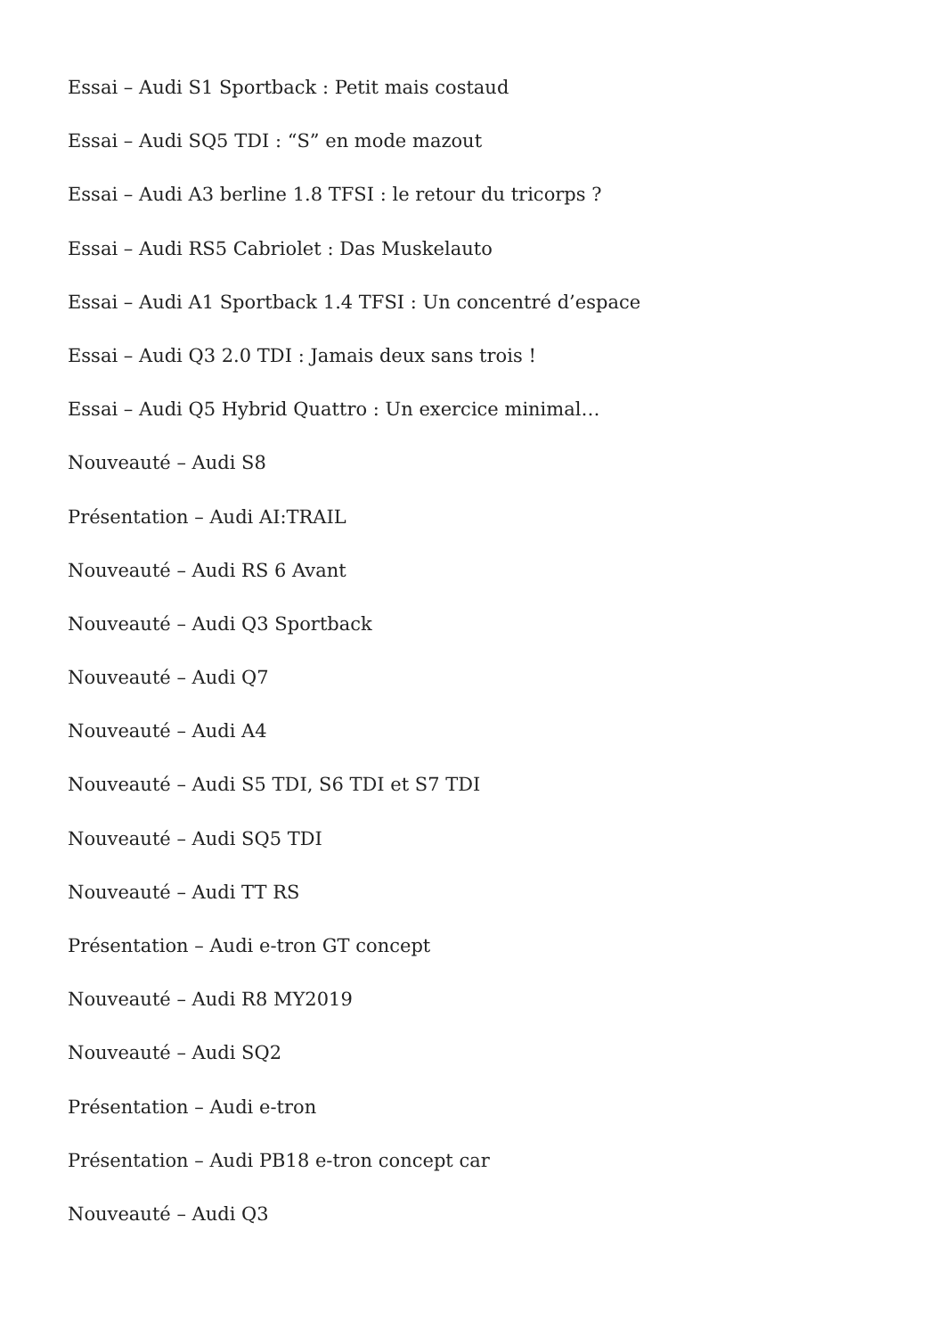Essai – Audi S1 Sportback : Petit mais costaud
Essai – Audi SQ5 TDI : “S” en mode mazout
Essai – Audi A3 berline 1.8 TFSI : le retour du tricorps ?
Essai – Audi RS5 Cabriolet : Das Muskelauto
Essai – Audi A1 Sportback 1.4 TFSI : Un concentré d’espace
Essai – Audi Q3 2.0 TDI : Jamais deux sans trois !
Essai – Audi Q5 Hybrid Quattro : Un exercice minimal…
Nouveauté – Audi S8
Présentation – Audi AI:TRAIL
Nouveauté – Audi RS 6 Avant
Nouveauté – Audi Q3 Sportback
Nouveauté – Audi Q7
Nouveauté – Audi A4
Nouveauté – Audi S5 TDI, S6 TDI et S7 TDI
Nouveauté – Audi SQ5 TDI
Nouveauté – Audi TT RS
Présentation – Audi e-tron GT concept
Nouveauté – Audi R8 MY2019
Nouveauté – Audi SQ2
Présentation – Audi e-tron
Présentation – Audi PB18 e-tron concept car
Nouveauté – Audi Q3